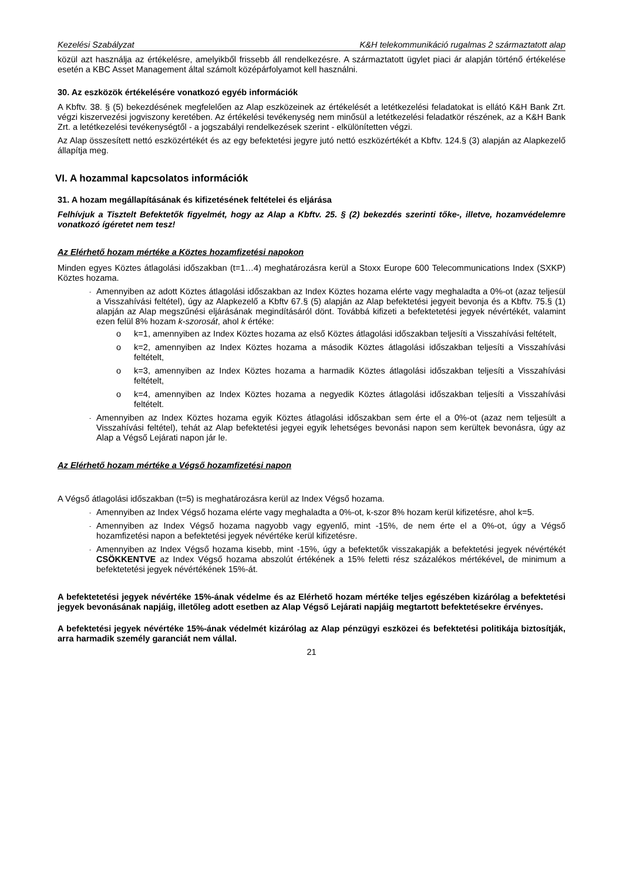Kezelési Szabályzat K&H telekommunikáció rugalmas 2 származtatott alap
közül azt használja az értékelésre, amelyikből frissebb áll rendelkezésre. A származtatott ügylet piaci ár alapján történő értékelése esetén a KBC Asset Management által számolt középárfolyamot kell használni.
30. Az eszközök értékelésére vonatkozó egyéb információk
A Kbftv. 38. § (5) bekezdésének megfelelően az Alap eszközeinek az értékelését a letétkezelési feladatokat is ellátó K&H Bank Zrt. végzi kiszervezési jogviszony keretében. Az értékelési tevékenység nem minősül a letétkezelési feladatkör részének, az a K&H Bank Zrt. a letétkezelési tevékenységtől - a jogszabályi rendelkezések szerint - elkülönítetten végzi.
Az Alap összesített nettó eszközértékét és az egy befektetési jegyre jutó nettó eszközértékét a Kbftv. 124.§ (3) alapján az Alapkezelő állapítja meg.
VI. A hozammal kapcsolatos információk
31. A hozam megállapításának és kifizetésének feltételei és eljárása
Felhívjuk a Tisztelt Befektetők figyelmét, hogy az Alap a Kbftv. 25. § (2) bekezdés szerinti tőke-, illetve, hozamvédelemre vonatkozó ígéretet nem tesz!
Az Elérhető hozam mértéke a Köztes hozamfizetési napokon
Minden egyes Köztes átlagolási időszakban (t=1…4) meghatározásra kerül a Stoxx Europe 600 Telecommunications Index (SXKP) Köztes hozama.
- Amennyiben az adott Köztes átlagolási időszakban az Index Köztes hozama elérte vagy meghaladta a 0%-ot (azaz teljesül a Visszahívási feltétel), úgy az Alapkezelő a Kbftv 67.§ (5) alapján az Alap befektetési jegyeit bevonja és a Kbftv. 75.§ (1) alapján az Alap megszűnési eljárásának megindításáról dönt. Továbbá kifizeti a befektetetési jegyek névértékét, valamint ezen felül 8% hozam k-szorosát, ahol k értéke:
o k=1, amennyiben az Index Köztes hozama az első Köztes átlagolási időszakban teljesíti a Visszahívási feltételt,
o k=2, amennyiben az Index Köztes hozama a második Köztes átlagolási időszakban teljesíti a Visszahívási feltételt,
o k=3, amennyiben az Index Köztes hozama a harmadik Köztes átlagolási időszakban teljesíti a Visszahívási feltételt,
o k=4, amennyiben az Index Köztes hozama a negyedik Köztes átlagolási időszakban teljesíti a Visszahívási feltételt.
- Amennyiben az Index Köztes hozama egyik Köztes átlagolási időszakban sem érte el a 0%-ot (azaz nem teljesült a Visszahívási feltétel), tehát az Alap befektetési jegyei egyik lehetséges bevonási napon sem kerültek bevonásra, úgy az Alap a Végső Lejárati napon jár le.
Az Elérhető hozam mértéke a Végső hozamfizetési napon
A Végső átlagolási időszakban (t=5) is meghatározásra kerül az Index Végső hozama.
- Amennyiben az Index Végső hozama elérte vagy meghaladta a 0%-ot, k-szor 8% hozam kerül kifizetésre, ahol k=5.
- Amennyiben az Index Végső hozama nagyobb vagy egyenlő, mint -15%, de nem érte el a 0%-ot, úgy a Végső hozamfizetési napon a befektetési jegyek névértéke kerül kifizetésre.
- Amennyiben az Index Végső hozama kisebb, mint -15%, úgy a befektetők visszakapják a befektetési jegyek névértékét CSÖKKENTVE az Index Végső hozama abszolút értékének a 15% feletti rész százalékos mértékével, de minimum a befektetetési jegyek névértékének 15%-át.
A befektetetési jegyek névértéke 15%-ának védelme és az Elérhető hozam mértéke teljes egészében kizárólag a befektetési jegyek bevonásának napjáig, illetőleg adott esetben az Alap Végső Lejárati napjáig megtartott befektetésekre érvényes.
A befektetési jegyek névértéke 15%-ának védelmét kizárólag az Alap pénzügyi eszközei és befektetési politikája biztosítják, arra harmadik személy garanciát nem vállal.
21